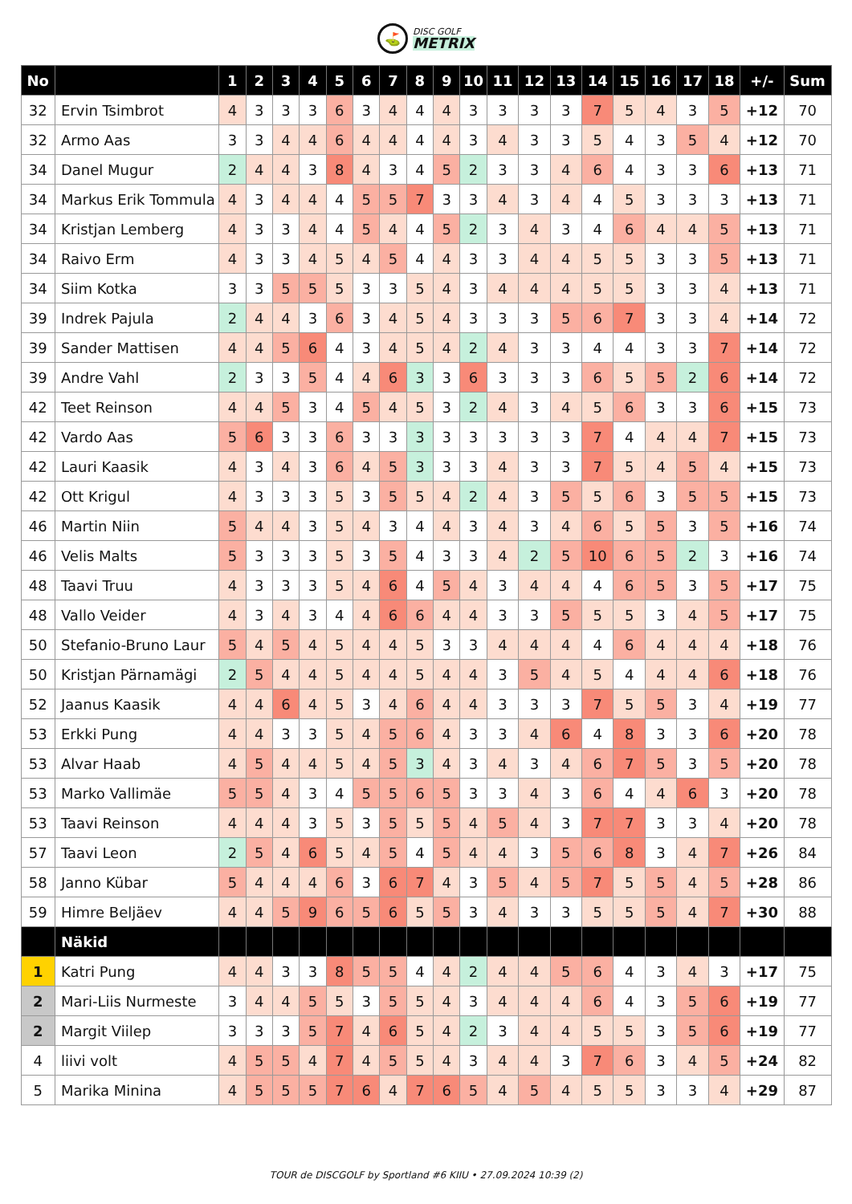⛳
DISC GOLF
METRIX
| No | | 1 | 2 | 3 | 4 | 5 | 6 | 7 | 8 | 9 | 10 | 11 | 12 | 13 | 14 | 15 | 16 | 17 | 18 | +/- | Sum |
| --- | --- | --- | --- | --- | --- | --- | --- | --- | --- | --- | --- | --- | --- | --- | --- | --- | --- | --- | --- | --- | --- |
| 32 | Ervin Tsimbrot | 4 | 3 | 3 | 3 | 6 | 3 | 4 | 4 | 4 | 3 | 3 | 3 | 3 | 7 | 5 | 4 | 3 | 5 | +12 | 70 |
| 32 | Armo Aas | 3 | 3 | 4 | 4 | 6 | 4 | 4 | 4 | 4 | 3 | 4 | 3 | 3 | 5 | 4 | 3 | 5 | 4 | +12 | 70 |
| 34 | Danel Mugur | 2 | 4 | 4 | 3 | 8 | 4 | 3 | 4 | 5 | 2 | 3 | 3 | 4 | 6 | 4 | 3 | 3 | 6 | +13 | 71 |
| 34 | Markus Erik Tommula | 4 | 3 | 4 | 4 | 4 | 5 | 5 | 7 | 3 | 3 | 4 | 3 | 4 | 4 | 5 | 3 | 3 | 3 | +13 | 71 |
| 34 | Kristjan Lemberg | 4 | 3 | 3 | 4 | 4 | 5 | 4 | 4 | 5 | 2 | 3 | 4 | 3 | 4 | 6 | 4 | 4 | 5 | +13 | 71 |
| 34 | Raivo Erm | 4 | 3 | 3 | 4 | 5 | 4 | 5 | 4 | 4 | 3 | 3 | 4 | 4 | 5 | 5 | 3 | 3 | 5 | +13 | 71 |
| 34 | Siim Kotka | 3 | 3 | 5 | 5 | 5 | 3 | 3 | 5 | 4 | 3 | 4 | 4 | 4 | 5 | 5 | 3 | 3 | 4 | +13 | 71 |
| 39 | Indrek Pajula | 2 | 4 | 4 | 3 | 6 | 3 | 4 | 5 | 4 | 3 | 3 | 3 | 5 | 6 | 7 | 3 | 3 | 4 | +14 | 72 |
| 39 | Sander Mattisen | 4 | 4 | 5 | 6 | 4 | 3 | 4 | 5 | 4 | 2 | 4 | 3 | 3 | 4 | 4 | 3 | 3 | 7 | +14 | 72 |
| 39 | Andre Vahl | 2 | 3 | 3 | 5 | 4 | 4 | 6 | 3 | 3 | 6 | 3 | 3 | 3 | 6 | 5 | 5 | 2 | 6 | +14 | 72 |
| 42 | Teet Reinson | 4 | 4 | 5 | 3 | 4 | 5 | 4 | 5 | 3 | 2 | 4 | 3 | 4 | 5 | 6 | 3 | 3 | 6 | +15 | 73 |
| 42 | Vardo Aas | 5 | 6 | 3 | 3 | 6 | 3 | 3 | 3 | 3 | 3 | 3 | 3 | 3 | 7 | 4 | 4 | 4 | 7 | +15 | 73 |
| 42 | Lauri Kaasik | 4 | 3 | 4 | 3 | 6 | 4 | 5 | 3 | 3 | 3 | 4 | 3 | 3 | 7 | 5 | 4 | 5 | 4 | +15 | 73 |
| 42 | Ott Krigul | 4 | 3 | 3 | 3 | 5 | 3 | 5 | 5 | 4 | 2 | 4 | 3 | 5 | 5 | 6 | 3 | 5 | 5 | +15 | 73 |
| 46 | Martin Niin | 5 | 4 | 4 | 3 | 5 | 4 | 3 | 4 | 4 | 3 | 4 | 3 | 4 | 6 | 5 | 5 | 3 | 5 | +16 | 74 |
| 46 | Velis Malts | 5 | 3 | 3 | 3 | 5 | 3 | 5 | 4 | 3 | 3 | 4 | 2 | 5 | 10 | 6 | 5 | 2 | 3 | +16 | 74 |
| 48 | Taavi Truu | 4 | 3 | 3 | 3 | 5 | 4 | 6 | 4 | 5 | 4 | 3 | 4 | 4 | 4 | 6 | 5 | 3 | 5 | +17 | 75 |
| 48 | Vallo Veider | 4 | 3 | 4 | 3 | 4 | 4 | 6 | 6 | 4 | 4 | 3 | 3 | 5 | 5 | 5 | 3 | 4 | 5 | +17 | 75 |
| 50 | Stefanio-Bruno Laur | 5 | 4 | 5 | 4 | 5 | 4 | 4 | 5 | 3 | 3 | 4 | 4 | 4 | 4 | 6 | 4 | 4 | 4 | +18 | 76 |
| 50 | Kristjan Pärnamägi | 2 | 5 | 4 | 4 | 5 | 4 | 4 | 5 | 4 | 4 | 3 | 5 | 4 | 5 | 4 | 4 | 4 | 6 | +18 | 76 |
| 52 | Jaanus Kaasik | 4 | 4 | 6 | 4 | 5 | 3 | 4 | 6 | 4 | 4 | 3 | 3 | 3 | 7 | 5 | 5 | 3 | 4 | +19 | 77 |
| 53 | Erkki Pung | 4 | 4 | 3 | 3 | 5 | 4 | 5 | 6 | 4 | 3 | 3 | 4 | 6 | 4 | 8 | 3 | 3 | 6 | +20 | 78 |
| 53 | Alvar Haab | 4 | 5 | 4 | 4 | 5 | 4 | 5 | 3 | 4 | 3 | 4 | 3 | 4 | 6 | 7 | 5 | 3 | 5 | +20 | 78 |
| 53 | Marko Vallimäe | 5 | 5 | 4 | 3 | 4 | 5 | 5 | 6 | 5 | 3 | 3 | 4 | 3 | 6 | 4 | 4 | 6 | 3 | +20 | 78 |
| 53 | Taavi Reinson | 4 | 4 | 4 | 3 | 5 | 3 | 5 | 5 | 5 | 4 | 5 | 4 | 3 | 7 | 7 | 3 | 3 | 4 | +20 | 78 |
| 57 | Taavi Leon | 2 | 5 | 4 | 6 | 5 | 4 | 5 | 4 | 5 | 4 | 4 | 3 | 5 | 6 | 8 | 3 | 4 | 7 | +26 | 84 |
| 58 | Janno Kübar | 5 | 4 | 4 | 4 | 6 | 3 | 6 | 7 | 4 | 3 | 5 | 4 | 5 | 7 | 5 | 5 | 4 | 5 | +28 | 86 |
| 59 | Himre Beljäev | 4 | 4 | 5 | 9 | 6 | 5 | 6 | 5 | 5 | 3 | 4 | 3 | 3 | 5 | 5 | 5 | 4 | 7 | +30 | 88 |
| | Näkid | | | | | | | | | | | | | | | | | | | | |
| 1 | Katri Pung | 4 | 4 | 3 | 3 | 8 | 5 | 5 | 4 | 4 | 2 | 4 | 4 | 5 | 6 | 4 | 3 | 4 | 3 | +17 | 75 |
| 2 | Mari-Liis Nurmeste | 3 | 4 | 4 | 5 | 5 | 3 | 5 | 5 | 4 | 3 | 4 | 4 | 4 | 6 | 4 | 3 | 5 | 6 | +19 | 77 |
| 2 | Margit Viilep | 3 | 3 | 3 | 5 | 7 | 4 | 6 | 5 | 4 | 2 | 3 | 4 | 4 | 5 | 5 | 3 | 5 | 6 | +19 | 77 |
| 4 | liivi volt | 4 | 5 | 5 | 4 | 7 | 4 | 5 | 5 | 4 | 3 | 4 | 4 | 3 | 7 | 6 | 3 | 4 | 5 | +24 | 82 |
| 5 | Marika Minina | 4 | 5 | 5 | 5 | 7 | 6 | 4 | 7 | 6 | 5 | 4 | 5 | 4 | 5 | 5 | 3 | 3 | 4 | +29 | 87 |
TOUR de DISCGOLF by Sportland #6 KIIU • 27.09.2024 10:39 (2)